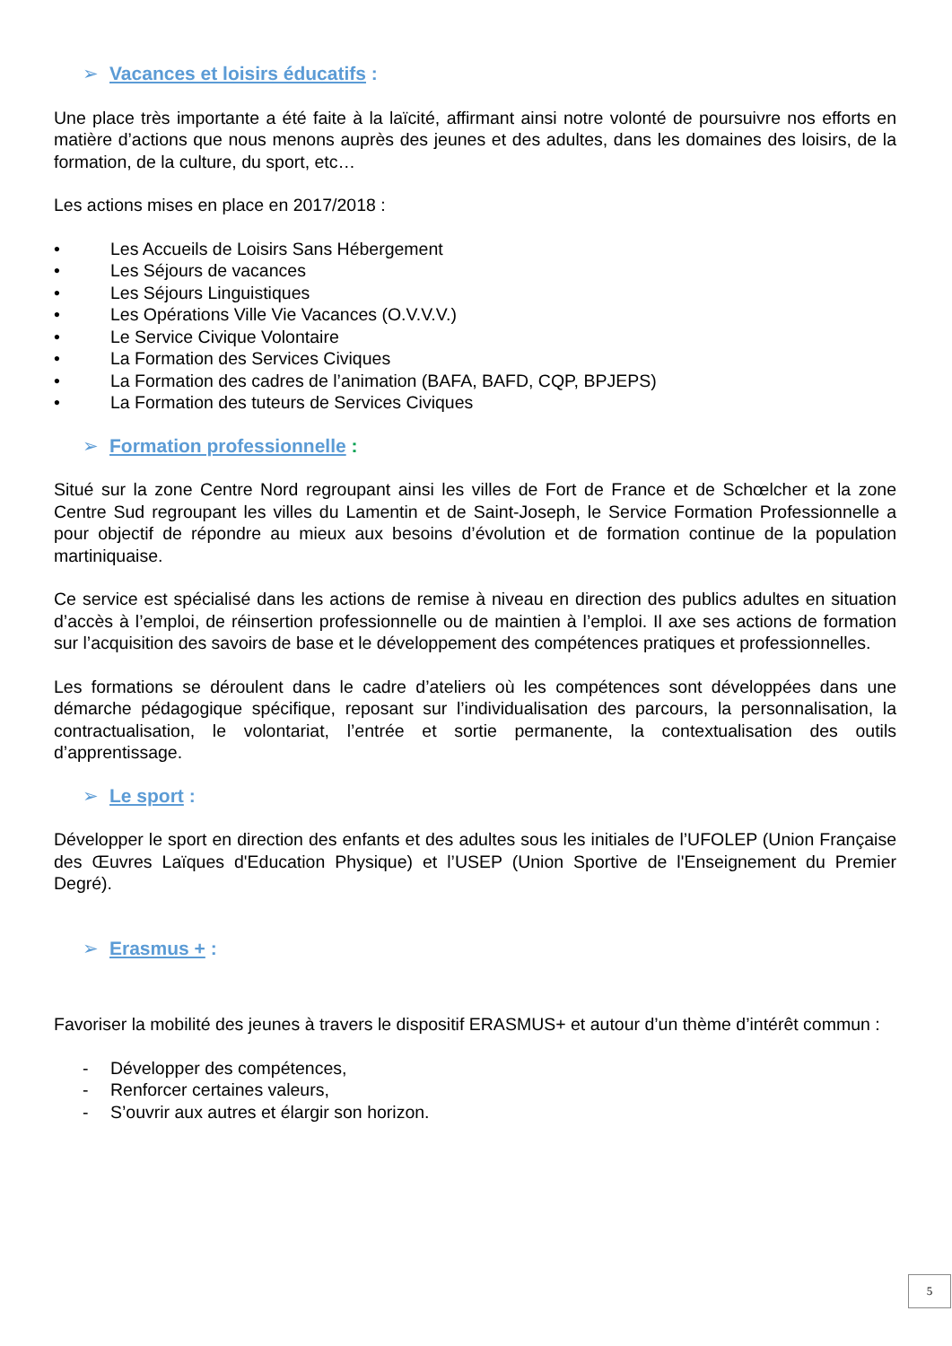➢ Vacances et loisirs éducatifs :
Une place très importante a été faite à la laïcité, affirmant ainsi notre volonté de poursuivre nos efforts en matière d’actions que nous menons auprès des jeunes et des adultes, dans les domaines des loisirs, de la formation, de la culture, du sport, etc…
Les actions mises en place en 2017/2018 :
• Les Accueils de Loisirs Sans Hébergement
• Les Séjours de vacances
• Les Séjours Linguistiques
• Les Opérations Ville Vie Vacances (O.V.V.V.)
• Le Service Civique Volontaire
• La Formation des Services Civiques
• La Formation des cadres de l’animation (BAFA, BAFD, CQP, BPJEPS)
• La Formation des tuteurs de Services Civiques
➢ Formation professionnelle :
Situé sur la zone Centre Nord regroupant ainsi les villes de Fort de France et de Schœlcher et la zone Centre Sud regroupant les villes du Lamentin et de Saint-Joseph, le Service Formation Professionnelle a pour objectif de répondre au mieux aux besoins d’évolution et de formation continue de la population martiniquaise.
Ce service est spécialisé dans les actions de remise à niveau en direction des publics adultes en situation d’accès à l’emploi, de réinsertion professionnelle ou de maintien à l’emploi. Il axe ses actions de formation sur l’acquisition des savoirs de base et le développement des compétences pratiques et professionnelles.
Les formations se déroulent dans le cadre d’ateliers où les compétences sont développées dans une démarche pédagogique spécifique, reposant sur l’individualisation des parcours, la personnalisation, la contractualisation, le volontariat, l’entrée et sortie permanente, la contextualisation des outils d’apprentissage.
➢ Le sport :
Développer le sport en direction des enfants et des adultes sous les initiales de l’UFOLEP (Union Française des Œuvres Laïques d'Education Physique) et l’USEP (Union Sportive de l'Enseignement du Premier Degré).
➢ Erasmus + :
Favoriser la mobilité des jeunes à travers le dispositif ERASMUS+ et autour d’un thème d’intérêt commun :
- Développer des compétences,
- Renforcer certaines valeurs,
- S’ouvrir aux autres et élargir son horizon.
5